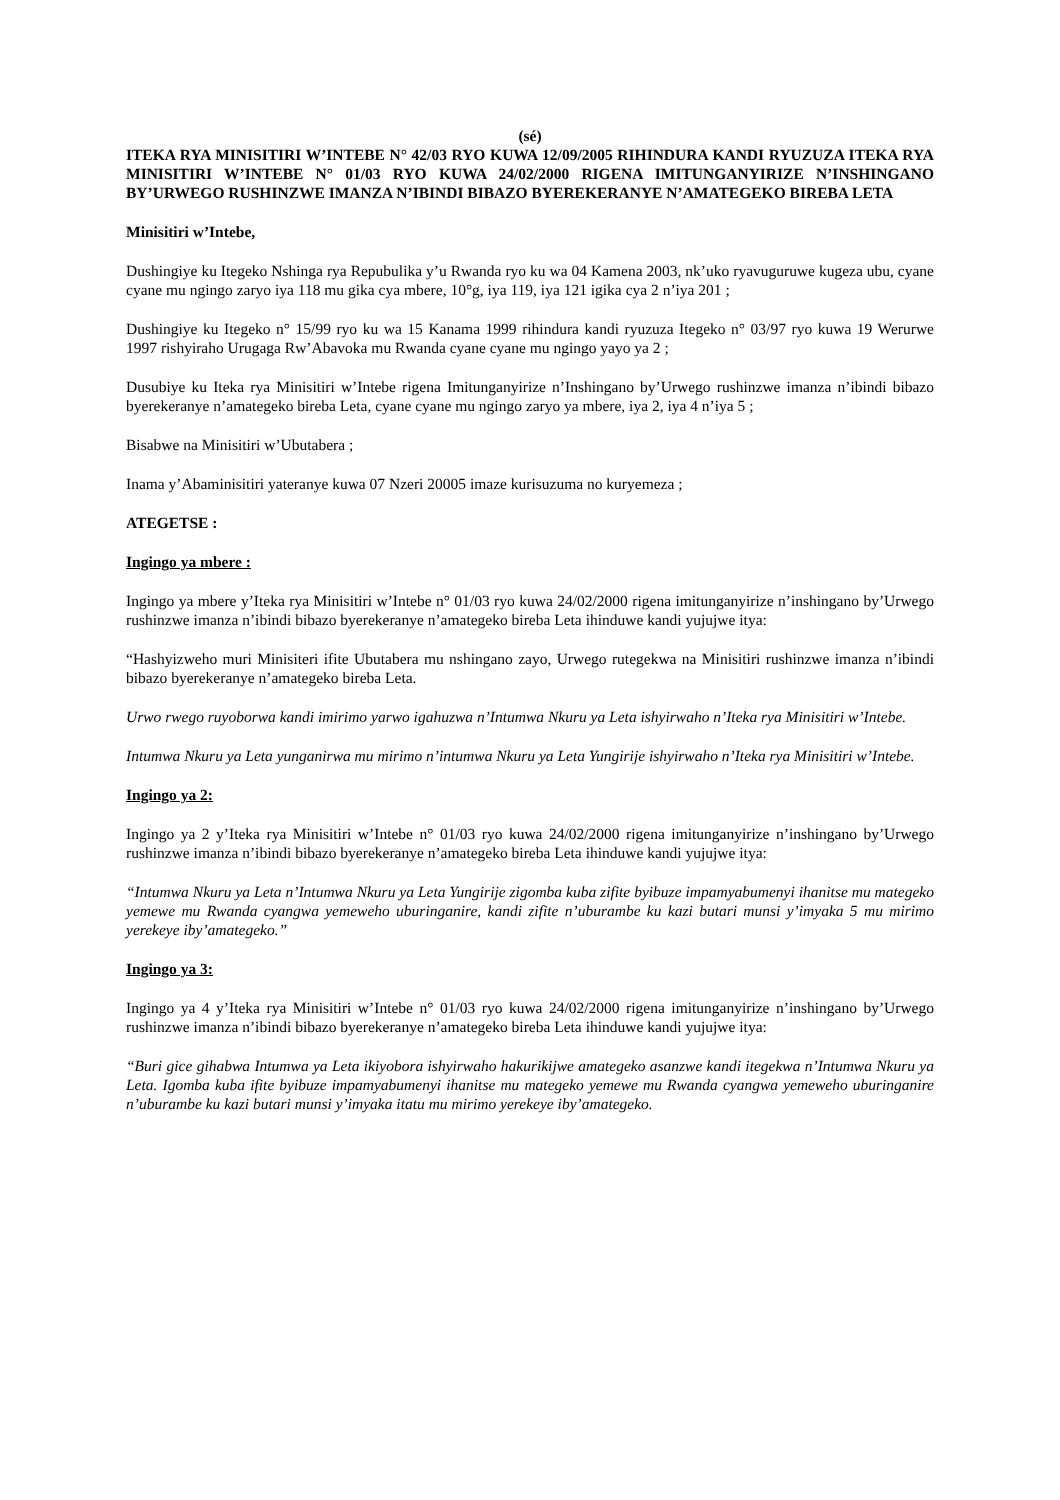(sé)
ITEKA RYA MINISITIRI W’INTEBE N° 42/03 RYO KUWA 12/09/2005 RIHINDURA KANDI RYUZUZA ITEKA RYA MINISITIRI W’INTEBE N° 01/03 RYO KUWA 24/02/2000 RIGENA IMITUNGANYIRIZE N’INSHINGANO BY’URWEGO RUSHINZWE IMANZA N’IBINDI BIBAZO BYEREKERANYE N’AMATEGEKO BIREBA LETA
Minisitiri w’Intebe,
Dushingiye ku Itegeko Nshinga rya Repubulika y’u Rwanda ryo ku wa 04 Kamena 2003, nk’uko ryavuguruwe kugeza ubu, cyane cyane mu ngingo zaryo iya 118 mu gika cya mbere, 10°g, iya 119, iya 121 igika cya 2 n’iya 201 ;
Dushingiye ku Itegeko n° 15/99 ryo ku wa 15 Kanama 1999 rihindura kandi ryuzuza Itegeko n° 03/97 ryo kuwa 19 Werurwe 1997 rishyiraho Urugaga Rw’Abavoka mu Rwanda cyane cyane mu ngingo yayo ya 2 ;
Dusubiye ku Iteka rya Minisitiri w’Intebe rigena Imitunganyirize n’Inshingano by’Urwego rushinzwe imanza n’ibindi bibazo byerekeranye n’amategeko bireba Leta, cyane cyane mu ngingo zaryo ya mbere, iya 2, iya 4 n’iya 5 ;
Bisabwe na Minisitiri w’Ubutabera ;
Inama y’Abaminisitiri yateranye kuwa 07 Nzeri 20005 imaze kurisuzuma no kuryemeza ;
ATEGETSE :
Ingingo ya mbere :
Ingingo ya mbere y’Iteka rya Minisitiri w’Intebe n° 01/03 ryo kuwa 24/02/2000 rigena imitunganyirize n’inshingano by’Urwego rushinzwe imanza n’ibindi bibazo byerekeranye n’amategeko bireba Leta ihinduwe kandi yujujwe itya:
“Hashyizweho muri Minisiteri ifite Ubutabera mu nshingano zayo, Urwego rutegekwa na Minisitiri rushinzwe imanza n’ibindi bibazo byerekeranye n’amategeko bireba Leta.
Urwo rwego ruyoborwa kandi imirimo yarwo igahuzwa n’Intumwa Nkuru ya Leta ishyirwaho n’Iteka rya Minisitiri w’Intebe.
Intumwa Nkuru ya Leta yunganirwa mu mirimo n’intumwa Nkuru ya Leta Yungirije ishyirwaho n’Iteka rya Minisitiri w’Intebe.
Ingingo ya 2:
Ingingo ya 2 y’Iteka rya Minisitiri w’Intebe n° 01/03 ryo kuwa 24/02/2000 rigena imitunganyirize n’inshingano by’Urwego rushinzwe imanza n’ibindi bibazo byerekeranye n’amategeko bireba Leta ihinduwe kandi yujujwe itya:
“Intumwa Nkuru ya Leta n’Intumwa Nkuru ya Leta Yungirije zigomba kuba zifite byibuze impamyabumenyi ihanitse mu mategeko yemewe mu Rwanda cyangwa yemeweho uburinganire, kandi zifite n’uburambe ku kazi butari munsi y’imyaka 5 mu mirimo yerekeye iby’amategeko.”
Ingingo ya 3:
Ingingo ya 4 y’Iteka rya Minisitiri w’Intebe n° 01/03 ryo kuwa 24/02/2000 rigena imitunganyirize n’inshingano by’Urwego rushinzwe imanza n’ibindi bibazo byerekeranye n’amategeko bireba Leta ihinduwe kandi yujujwe itya:
“Buri gice gihabwa Intumwa ya Leta ikiyobora ishyirwaho hakurikijwe amategeko asanzwe kandi itegekwa n’Intumwa Nkuru ya Leta. Igomba kuba ifite byibuze impamyabumenyi ihanitse mu mategeko yemewe mu Rwanda cyangwa yemeweho uburinganire n’uburambe ku kazi butari munsi y’imyaka itatu mu mirimo yerekeye iby’amategeko.